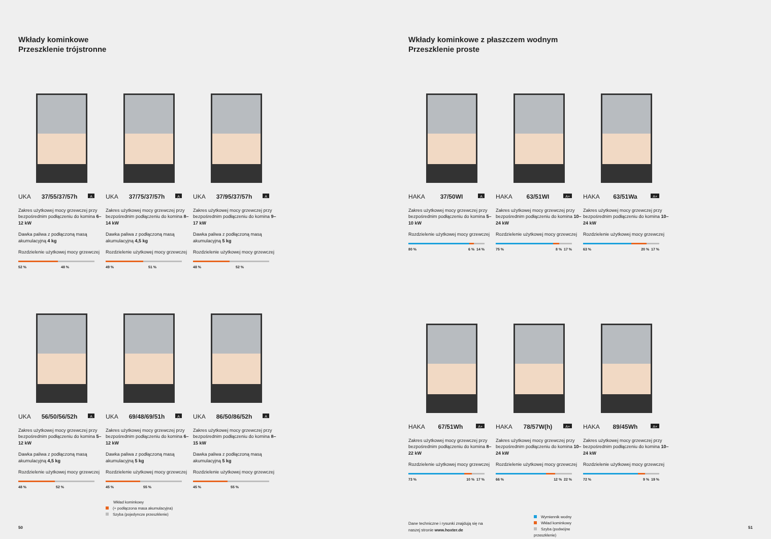Wkłady kominkowe
Przeszklenie trójstronne
UKA 37/55/37/57h A
Zakres użytkowej mocy grzewczej przy bezpośrednim podłączeniu do komina 6–12 kW
Dawka paliwa z podłączoną masą akumulacyjną 4 kg
Rozdzielenie użytkowej mocy grzewczej
52 % 48 %
UKA 37/75/37/57h A
Zakres użytkowej mocy grzewczej przy bezpośrednim podłączeniu do komina 8–14 kW
Dawka paliwa z podłączoną masą akumulacyjną 4,5 kg
Rozdzielenie użytkowej mocy grzewczej
49 % 51 %
UKA 37/95/37/57h A
Zakres użytkowej mocy grzewczej przy bezpośrednim podłączeniu do komina 9–17 kW
Dawka paliwa z podłączoną masą akumulacyjną 5 kg
Rozdzielenie użytkowej mocy grzewczej
48 % 52 %
UKA 56/50/56/52h A
Zakres użytkowej mocy grzewczej przy bezpośrednim podłączeniu do komina 5–12 kW
Dawka paliwa z podłączoną masą akumulacyjną 4,5 kg
Rozdzielenie użytkowej mocy grzewczej
48 % 52 %
UKA 69/48/69/51h A
Zakres użytkowej mocy grzewczej przy bezpośrednim podłączeniu do komina 6–12 kW
Dawka paliwa z podłączoną masą akumulacyjną 5 kg
Rozdzielenie użytkowej mocy grzewczej
45 % 55 %
Wkład kominkowy
(+ podłączona masa akumulacyjna)
Szyba (pojedyncze przeszklenie)
UKA 86/50/86/52h A
Zakres użytkowej mocy grzewczej przy bezpośrednim podłączeniu do komina 8–15 kW
Dawka paliwa z podłączoną masą akumulacyjną 5 kg
Rozdzielenie użytkowej mocy grzewczej
45 % 55 %
50
Wkłady kominkowe z płaszczem wodnym
Przeszklenie proste
HAKA 37/50WI A
Zakres użytkowej mocy grzewczej przy bezpośrednim podłączeniu do komina 5–10 kW
Rozdzielenie użytkowej mocy grzewczej
80 % 6 % 14 %
HAKA 63/51WI A+
Zakres użytkowej mocy grzewczej przy bezpośrednim podłączeniu do komina 10–24 kW
Rozdzielenie użytkowej mocy grzewczej
75 % 8 % 17 %
HAKA 63/51Wa A+
Zakres użytkowej mocy grzewczej przy bezpośrednim podłączeniu do komina 10–24 kW
Rozdzielenie użytkowej mocy grzewczej
63 % 20 % 17 %
HAKA 67/51Wh A+
Zakres użytkowej mocy grzewczej przy bezpośrednim podłączeniu do komina 8–22 kW
Rozdzielenie użytkowej mocy grzewczej
73 % 10 % 17 %
Dane techniczne i rysunki znajdują się na naszej stronie www.hoxter.de
HAKA 78/57W(h) A+
Zakres użytkowej mocy grzewczej przy bezpośrednim podłączeniu do komina 10–24 kW
Rozdzielenie użytkowej mocy grzewczej
66 % 12 % 22 %
Wymiennik wodny
Wkład kominkowy
Szyba (podwójne przeszklenie)
HAKA 89/45Wh A+
Zakres użytkowej mocy grzewczej przy bezpośrednim podłączeniu do komina 10–24 kW
Rozdzielenie użytkowej mocy grzewczej
72 % 9 % 19 %
51